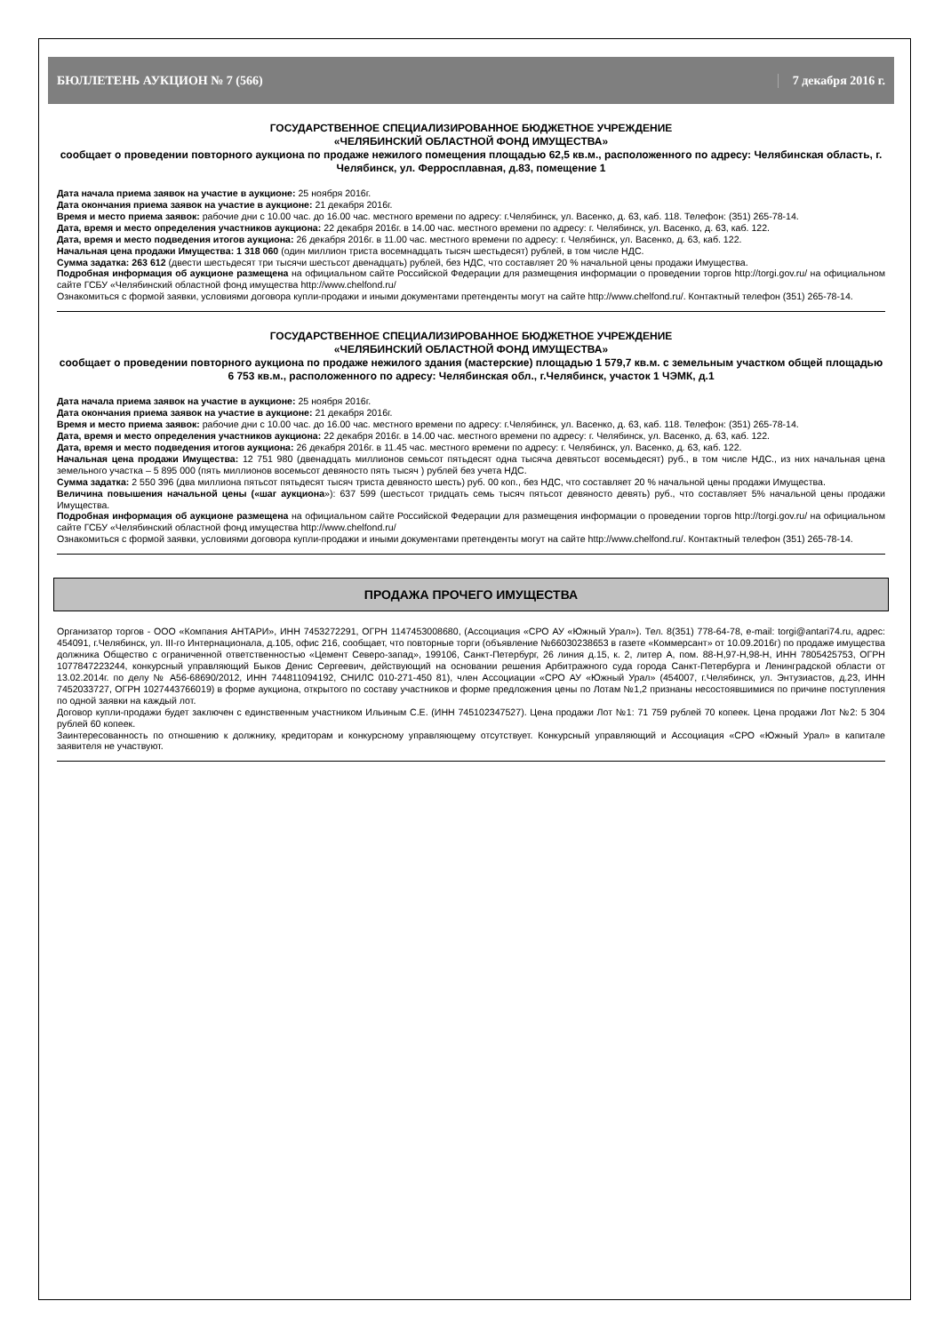БЮЛЛЕТЕНЬ АУКЦИОН № 7 (566) 7 декабря 2016 г.
ГОСУДАРСТВЕННОЕ СПЕЦИАЛИЗИРОВАННОЕ БЮДЖЕТНОЕ УЧРЕЖДЕНИЕ
«ЧЕЛЯБИНСКИЙ ОБЛАСТНОЙ ФОНД ИМУЩЕСТВА»
сообщает о проведении повторного аукциона по продаже нежилого помещения площадью 62,5 кв.м., расположенного по адресу: Челябинская область, г. Челябинск, ул. Ферросплавная, д.83, помещение 1
Дата начала приема заявок на участие в аукционе: 25 ноября 2016г.
Дата окончания приема заявок на участие в аукционе: 21 декабря 2016г.
Время и место приема заявок: рабочие дни с 10.00 час. до 16.00 час. местного времени по адресу: г.Челябинск, ул. Васенко, д. 63, каб. 118. Телефон: (351) 265-78-14.
Дата, время и место определения участников аукциона: 22 декабря 2016г. в 14.00 час. местного времени по адресу: г. Челябинск, ул. Васенко, д. 63, каб. 122.
Дата, время и место подведения итогов аукциона: 26 декабря 2016г. в 11.00 час. местного времени по адресу: г. Челябинск, ул. Васенко, д. 63, каб. 122.
Начальная цена продажи Имущества: 1 318 060 (один миллион триста восемнадцать тысяч шестьдесят) рублей, в том числе НДС.
Сумма задатка: 263 612 (двести шестьдесят три тысячи шестьсот двенадцать) рублей, без НДС, что составляет 20 % начальной цены продажи Имущества.
Подробная информация об аукционе размещена на официальном сайте Российской Федерации для размещения информации о проведении торгов http://torgi.gov.ru/ на официальном сайте ГСБУ «Челябинский областной фонд имущества http://www.chelfond.ru/
Ознакомиться с формой заявки, условиями договора купли-продажи и иными документами претенденты могут на сайте http://www.chelfond.ru/. Контактный телефон (351) 265-78-14.
ГОСУДАРСТВЕННОЕ СПЕЦИАЛИЗИРОВАННОЕ БЮДЖЕТНОЕ УЧРЕЖДЕНИЕ
«ЧЕЛЯБИНСКИЙ ОБЛАСТНОЙ ФОНД ИМУЩЕСТВА»
сообщает о проведении повторного аукциона по продаже нежилого здания (мастерские) площадью 1 579,7 кв.м. с земельным участком общей площадью 6 753 кв.м., расположенного по адресу: Челябинская обл., г.Челябинск, участок 1 ЧЭМК, д.1
Дата начала приема заявок на участие в аукционе: 25 ноября 2016г.
Дата окончания приема заявок на участие в аукционе: 21 декабря 2016г.
Время и место приема заявок: рабочие дни с 10.00 час. до 16.00 час. местного времени по адресу: г.Челябинск, ул. Васенко, д. 63, каб. 118. Телефон: (351) 265-78-14.
Дата, время и место определения участников аукциона: 22 декабря 2016г. в 14.00 час. местного времени по адресу: г. Челябинск, ул. Васенко, д. 63, каб. 122.
Дата, время и место подведения итогов аукциона: 26 декабря 2016г. в 11.45 час. местного времени по адресу: г. Челябинск, ул. Васенко, д. 63, каб. 122.
Начальная цена продажи Имущества: 12 751 980 (двенадцать миллионов семьсот пятьдесят одна тысяча девятьсот восемьдесят) руб., в том числе НДС., из них начальная цена земельного участка – 5 895 000 (пять миллионов восемьсот девяносто пять тысяч ) рублей без учета НДС.
Сумма задатка: 2 550 396 (два миллиона пятьсот пятьдесят тысяч триста девяносто шесть) руб. 00 коп., без НДС, что составляет 20 % начальной цены продажи Имущества.
Величина повышения начальной цены («шаг аукциона»): 637 599 (шестьсот тридцать семь тысяч пятьсот девяносто девять) руб., что составляет 5% начальной цены продажи Имущества.
Подробная информация об аукционе размещена на официальном сайте Российской Федерации для размещения информации о проведении торгов http://torgi.gov.ru/ на официальном сайте ГСБУ «Челябинский областной фонд имущества http://www.chelfond.ru/
Ознакомиться с формой заявки, условиями договора купли-продажи и иными документами претенденты могут на сайте http://www.chelfond.ru/. Контактный телефон (351) 265-78-14.
ПРОДАЖА ПРОЧЕГО ИМУЩЕСТВА
Организатор торгов - ООО «Компания АНТАРИ», ИНН 7453272291, ОГРН 1147453008680, (Ассоциация «СРО АУ «Южный Урал»). Тел. 8(351) 778-64-78, e-mail: torgi@antari74.ru, адрес: 454091, г.Челябинск, ул. III-го Интернационала, д.105, офис 216, сообщает, что повторные торги (объявление №66030238653 в газете «Коммерсант» от 10.09.2016г) по продаже имущества должника Общество с ограниченной ответственностью «Цемент Северо-запад», 199106, Санкт-Петербург, 26 линия д.15, к. 2, литер А, пом. 88-Н,97-Н,98-Н, ИНН 7805425753, ОГРН 1077847223244, конкурсный управляющий Быков Денис Сергеевич, действующий на основании решения Арбитражного суда города Санкт-Петербурга и Ленинградской области от 13.02.2014г. по делу № А56-68690/2012, ИНН 744811094192, СНИЛС 010-271-450 81), член Ассоциации «СРО АУ «Южный Урал» (454007, г.Челябинск, ул. Энтузиастов, д.23, ИНН 7452033727, ОГРН 1027443766019) в форме аукциона, открытого по составу участников и форме предложения цены по Лотам №1,2 признаны несостоявшимися по причине поступления по одной заявки на каждый лот.
Договор купли-продажи будет заключен с единственным участником Ильиным С.Е. (ИНН 745102347527). Цена продажи Лот №1: 71 759 рублей 70 копеек. Цена продажи Лот №2: 5 304 рублей 60 копеек.
Заинтересованность по отношению к должнику, кредиторам и конкурсному управляющему отсутствует. Конкурсный управляющий и Ассоциация «СРО «Южный Урал» в капитале заявителя не участвуют.